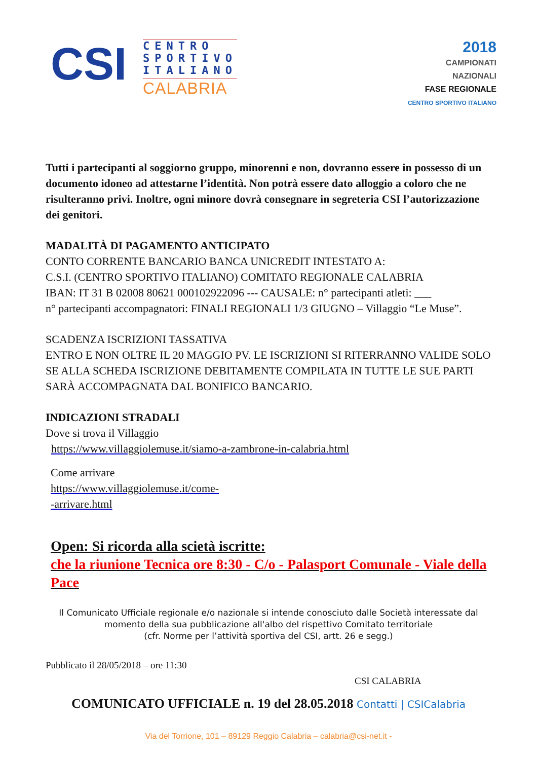CSI
CENTRO
SPORTIVO
ITALIANO
CALABRIA
2018
CAMPIONATI
NAZIONALI
FASE REGIONALE
CENTRO SPORTIVO ITALIANO
Tutti i partecipanti al soggiorno gruppo, minorenni e non, dovranno essere in possesso di un documento idoneo ad attestarne l’identità. Non potrà essere dato alloggio a coloro che ne risulteranno privi. Inoltre, ogni minore dovrà consegnare in segreteria CSI l’autorizzazione dei genitori.
MADALITÀ DI PAGAMENTO ANTICIPATO
CONTO CORRENTE BANCARIO BANCA UNICREDIT INTESTATO A:
C.S.I. (CENTRO SPORTIVO ITALIANO) COMITATO REGIONALE CALABRIA
IBAN: IT 31 B 02008 80621 000102922096 --- CAUSALE: n° partecipanti atleti: ___
n° partecipanti accompagnatori: FINALI REGIONALI 1/3 GIUGNO – Villaggio “Le Muse”.
SCADENZA ISCRIZIONI TASSATIVA
ENTRO E NON OLTRE IL 20 MAGGIO PV. LE ISCRIZIONI SI RITERRANNO VALIDE SOLO SE ALLA SCHEDA ISCRIZIONE DEBITAMENTE COMPILATA IN TUTTE LE SUE PARTI SARÀ ACCOMPAGNATA DAL BONIFICO BANCARIO.
INDICAZIONI STRADALI
Dove si trova il Villaggio
https://www.villaggiolemuse.it/siamo-a-zambrone-in-calabria.html
Come arrivare
https://www.villaggiolemuse.it/come-
-arrivare.html
Open: Si ricorda alla scietà iscritte:
che la riunione Tecnica ore 8:30 - C/o - Palasport Comunale - Viale della Pace
Il Comunicato Ufficiale regionale e/o nazionale si intende conosciuto dalle Società interessate dal momento della sua pubblicazione all'albo del rispettivo Comitato territoriale
(cfr. Norme per l’attività sportiva del CSI, artt. 26 e segg.)
Pubblicato il 28/05/2018 – ore 11:30
CSI CALABRIA
COMUNICATO UFFICIALE n. 19 del 28.05.2018 Contatti | CSICalabria
Via del Torrione, 101 – 89129 Reggio Calabria – calabria@csi-net.it -